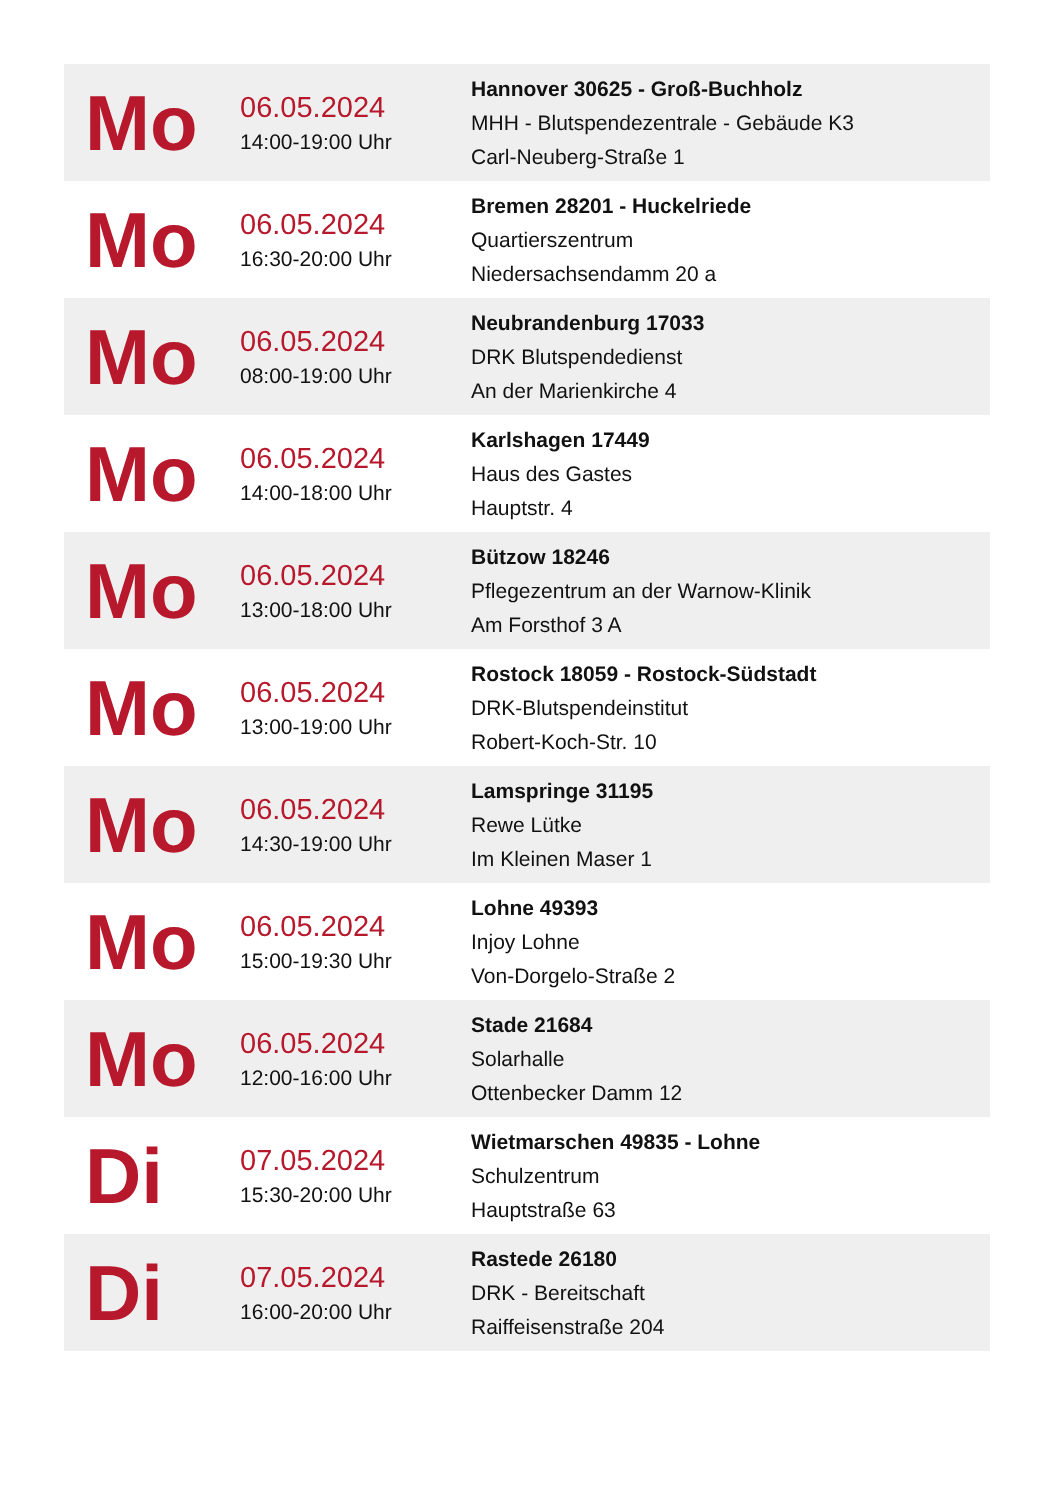| Mo | 06.05.2024 14:00-19:00 Uhr | Hannover 30625 - Groß-Buchholz MHH - Blutspendezentrale - Gebäude K3 Carl-Neuberg-Straße 1 |
| Mo | 06.05.2024 16:30-20:00 Uhr | Bremen 28201 - Huckelriede Quartierszentrum Niedersachsendamm 20 a |
| Mo | 06.05.2024 08:00-19:00 Uhr | Neubrandenburg 17033 DRK Blutspendedienst An der Marienkirche 4 |
| Mo | 06.05.2024 14:00-18:00 Uhr | Karlshagen 17449 Haus des Gastes Hauptstr. 4 |
| Mo | 06.05.2024 13:00-18:00 Uhr | Bützow 18246 Pflegezentrum an der Warnow-Klinik Am Forsthof 3 A |
| Mo | 06.05.2024 13:00-19:00 Uhr | Rostock 18059 - Rostock-Südstadt DRK-Blutspendeinstitut Robert-Koch-Str. 10 |
| Mo | 06.05.2024 14:30-19:00 Uhr | Lamspringe 31195 Rewe Lütke Im Kleinen Maser 1 |
| Mo | 06.05.2024 15:00-19:30 Uhr | Lohne 49393 Injoy Lohne Von-Dorgelo-Straße 2 |
| Mo | 06.05.2024 12:00-16:00 Uhr | Stade 21684 Solarhalle Ottenbecker Damm 12 |
| Di | 07.05.2024 15:30-20:00 Uhr | Wietmarschen 49835 - Lohne Schulzentrum Hauptstraße 63 |
| Di | 07.05.2024 16:00-20:00 Uhr | Rastede 26180 DRK - Bereitschaft Raiffeisenstraße 204 |